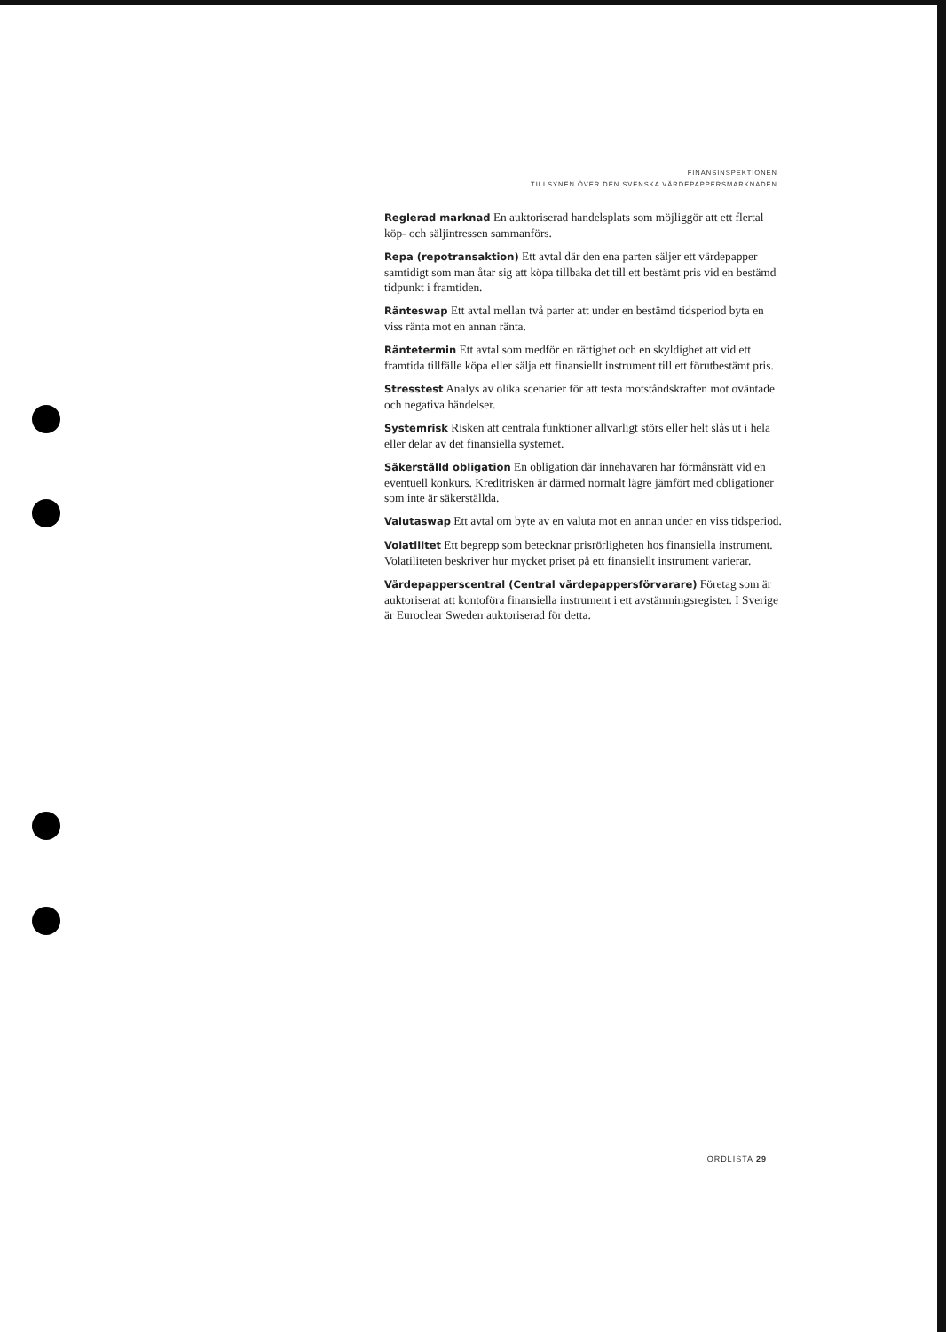FINANSINSPEKTIONEN
TILLSYNEN ÖVER DEN SVENSKA VÄRDEPAPPERSMARKNADEN
Reglerad marknad En auktoriserad handelsplats som möjliggör att ett flertal köp- och säljintressen sammanförs.
Repa (repotransaktion) Ett avtal där den ena parten säljer ett värdepapper samtidigt som man åtar sig att köpa tillbaka det till ett bestämt pris vid en bestämd tidpunkt i framtiden.
Ränteswap Ett avtal mellan två parter att under en bestämd tidsperiod byta en viss ränta mot en annan ränta.
Räntetermin Ett avtal som medför en rättighet och en skyldighet att vid ett framtida tillfälle köpa eller sälja ett finansiellt instrument till ett förutbestämt pris.
Stresstest Analys av olika scenarier för att testa motståndskraften mot oväntade och negativa händelser.
Systemrisk Risken att centrala funktioner allvarligt störs eller helt slås ut i hela eller delar av det finansiella systemet.
Säkerställd obligation En obligation där innehavaren har förmånsrätt vid en eventuell konkurs. Kreditrisken är därmed normalt lägre jämfört med obligationer som inte är säkerställda.
Valutaswap Ett avtal om byte av en valuta mot en annan under en viss tidsperiod.
Volatilitet Ett begrepp som betecknar prisrörligheten hos finansiella instrument. Volatiliteten beskriver hur mycket priset på ett finansiellt instrument varierar.
Värdepapperscentral (Central värdepappersförvarare) Företag som är auktoriserat att kontoföra finansiella instrument i ett avstämningsregister. I Sverige är Euroclear Sweden auktoriserad för detta.
ORDLISTA 29